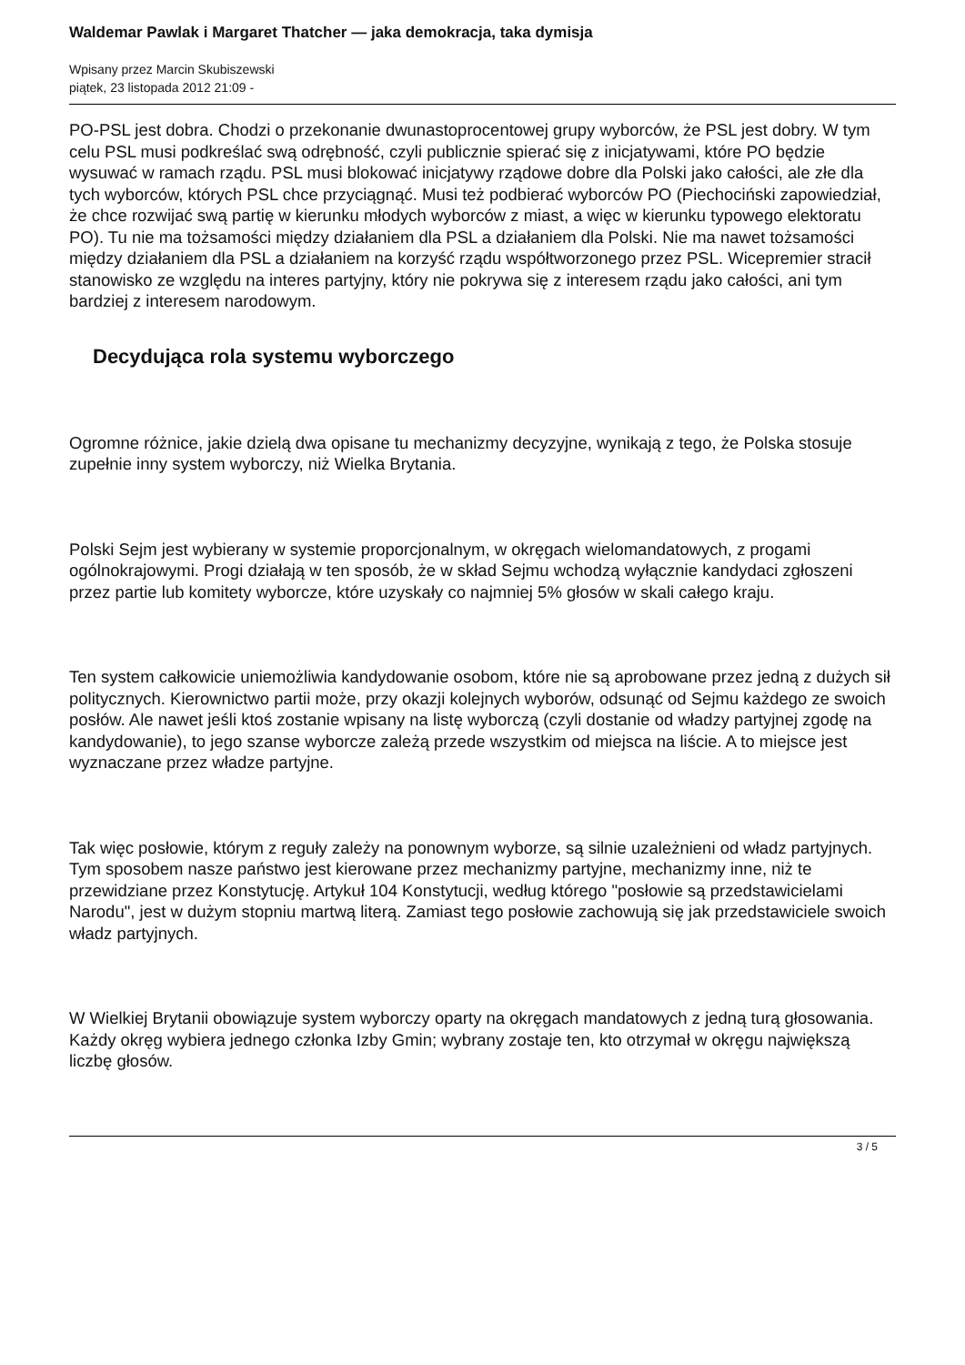Waldemar Pawlak i Margaret Thatcher — jaka demokracja, taka dymisja
Wpisany przez Marcin Skubiszewski
piątek, 23 listopada 2012 21:09 -
PO-PSL jest dobra. Chodzi o przekonanie dwunastoprocentowej grupy wyborców, że PSL jest dobry. W tym celu PSL musi podkreślać swą odrębność, czyli publicznie spierać się z inicjatywami, które PO będzie wysuwać w ramach rządu. PSL musi blokować inicjatywy rządowe dobre dla Polski jako całości, ale złe dla tych wyborców, których PSL chce przyciągnąć. Musi też podbierać wyborców PO (Piechociński zapowiedział, że chce rozwijać swą partię w kierunku młodych wyborców z miast, a więc w kierunku typowego elektoratu PO). Tu nie ma tożsamości między działaniem dla PSL a działaniem dla Polski. Nie ma nawet tożsamości między działaniem dla PSL a działaniem na korzyść rządu współtworzonego przez PSL. Wicepremier stracił stanowisko ze względu na interes partyjny, który nie pokrywa się z interesem rządu jako całości, ani tym bardziej z interesem narodowym.
Decydująca rola systemu wyborczego
Ogromne różnice, jakie dzielą dwa opisane tu mechanizmy decyzyjne, wynikają z tego, że Polska stosuje zupełnie inny system wyborczy, niż Wielka Brytania.
Polski Sejm jest wybierany w systemie proporcjonalnym, w okręgach wielomandatowych, z progami ogólnokrajowymi. Progi działają w ten sposób, że w skład Sejmu wchodzą wyłącznie kandydaci zgłoszeni przez partie lub komitety wyborcze, które uzyskały co najmniej 5% głosów w skali całego kraju.
Ten system całkowicie uniemożliwia kandydowanie osobom, które nie są aprobowane przez jedną z dużych sił politycznych. Kierownictwo partii może, przy okazji kolejnych wyborów, odsunąć od Sejmu każdego ze swoich posłów. Ale nawet jeśli ktoś zostanie wpisany na listę wyborczą (czyli dostanie od władzy partyjnej zgodę na kandydowanie), to jego szanse wyborcze zależą przede wszystkim od miejsca na liście. A to miejsce jest wyznaczane przez władze partyjne.
Tak więc posłowie, którym z reguły zależy na ponownym wyborze, są silnie uzależnieni od władz partyjnych. Tym sposobem nasze państwo jest kierowane przez mechanizmy partyjne, mechanizmy inne, niż te przewidziane przez Konstytucję. Artykuł 104 Konstytucji, według którego "posłowie są przedstawicielami Narodu", jest w dużym stopniu martwą literą. Zamiast tego posłowie zachowują się jak przedstawiciele swoich władz partyjnych.
W Wielkiej Brytanii obowiązuje system wyborczy oparty na okręgach mandatowych z jedną turą głosowania. Każdy okręg wybiera jednego członka Izby Gmin; wybrany zostaje ten, kto otrzymał w okręgu największą liczbę głosów.
3 / 5